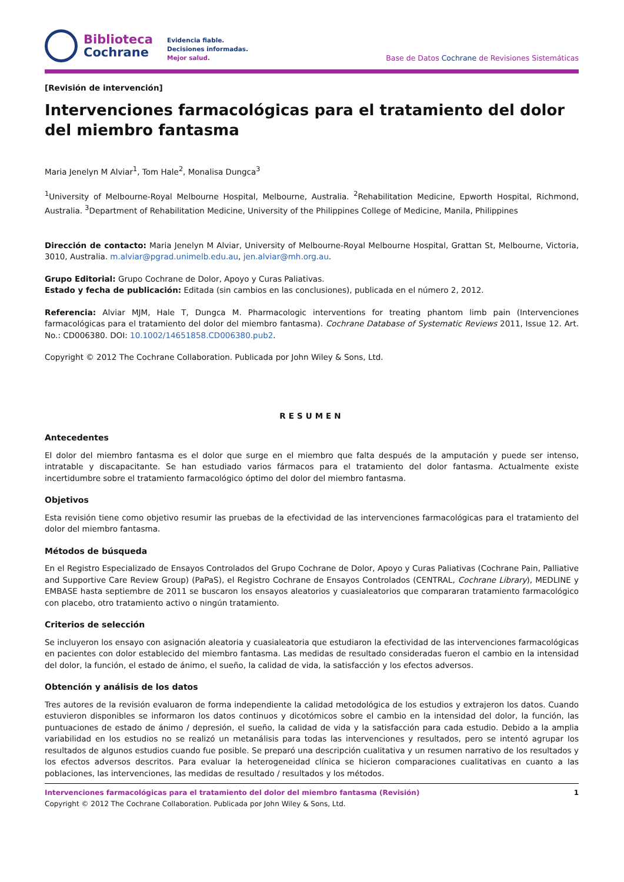Biblioteca
Cochrane
Evidencia fiable.
Decisiones informadas.
Mejor salud.
Base de Datos Cochrane de Revisiones Sistemáticas
[Revisión de intervención]
Intervenciones farmacológicas para el tratamiento del dolor del miembro fantasma
Maria Jenelyn M Alviar<sup>1</sup>, Tom Hale<sup>2</sup>, Monalisa Dungca<sup>3</sup>
<sup>1</sup> University of Melbourne-Royal Melbourne Hospital, Melbourne, Australia. <sup>2</sup>Rehabilitation Medicine, Epworth Hospital, Richmond, Australia. <sup>3</sup>Department of Rehabilitation Medicine, University of the Philippines College of Medicine, Manila, Philippines
Dirección de contacto: Maria Jenelyn M Alviar, University of Melbourne-Royal Melbourne Hospital, Grattan St, Melbourne, Victoria, 3010, Australia. m.alviar@pgrad.unimelb.edu.au, jen.alviar@mh.org.au.
Grupo Editorial: Grupo Cochrane de Dolor, Apoyo y Curas Paliativas.
Estado y fecha de publicación: Editada (sin cambios en las conclusiones), publicada en el número 2, 2012.
Referencia: Alviar MJM, Hale T, Dungca M. Pharmacologic interventions for treating phantom limb pain (Intervenciones farmacológicas para el tratamiento del dolor del miembro fantasma). Cochrane Database of Systematic Reviews 2011, Issue 12. Art. No.: CD006380. DOI: 10.1002/14651858.CD006380.pub2.
Copyright © 2012 The Cochrane Collaboration. Publicada por John Wiley & Sons, Ltd.
RESUMEN
Antecedentes
El dolor del miembro fantasma es el dolor que surge en el miembro que falta después de la amputación y puede ser intenso, intratable y discapacitante. Se han estudiado varios fármacos para el tratamiento del dolor fantasma. Actualmente existe incertidumbre sobre el tratamiento farmacológico óptimo del dolor del miembro fantasma.
Objetivos
Esta revisión tiene como objetivo resumir las pruebas de la efectividad de las intervenciones farmacológicas para el tratamiento del dolor del miembro fantasma.
Métodos de búsqueda
En el Registro Especializado de Ensayos Controlados del Grupo Cochrane de Dolor, Apoyo y Curas Paliativas (Cochrane Pain, Palliative and Supportive Care Review Group) (PaPaS), el Registro Cochrane de Ensayos Controlados (CENTRAL, Cochrane Library), MEDLINE y EMBASE hasta septiembre de 2011 se buscaron los ensayos aleatorios y cuasialeatorios que compararan tratamiento farmacológico con placebo, otro tratamiento activo o ningún tratamiento.
Criterios de selección
Se incluyeron los ensayo con asignación aleatoria y cuasialeatoria que estudiaron la efectividad de las intervenciones farmacológicas en pacientes con dolor establecido del miembro fantasma. Las medidas de resultado consideradas fueron el cambio en la intensidad del dolor, la función, el estado de ánimo, el sueño, la calidad de vida, la satisfacción y los efectos adversos.
Obtención y análisis de los datos
Tres autores de la revisión evaluaron de forma independiente la calidad metodológica de los estudios y extrajeron los datos. Cuando estuvieron disponibles se informaron los datos continuos y dicotómicos sobre el cambio en la intensidad del dolor, la función, las puntuaciones de estado de ánimo / depresión, el sueño, la calidad de vida y la satisfacción para cada estudio. Debido a la amplia variabilidad en los estudios no se realizó un metanálisis para todas las intervenciones y resultados, pero se intentó agrupar los resultados de algunos estudios cuando fue posible. Se preparó una descripción cualitativa y un resumen narrativo de los resultados y los efectos adversos descritos. Para evaluar la heterogeneidad clínica se hicieron comparaciones cualitativas en cuanto a las poblaciones, las intervenciones, las medidas de resultado / resultados y los métodos.
Intervenciones farmacológicas para el tratamiento del dolor del miembro fantasma (Revisión) 1
Copyright © 2012 The Cochrane Collaboration. Publicada por John Wiley & Sons, Ltd.